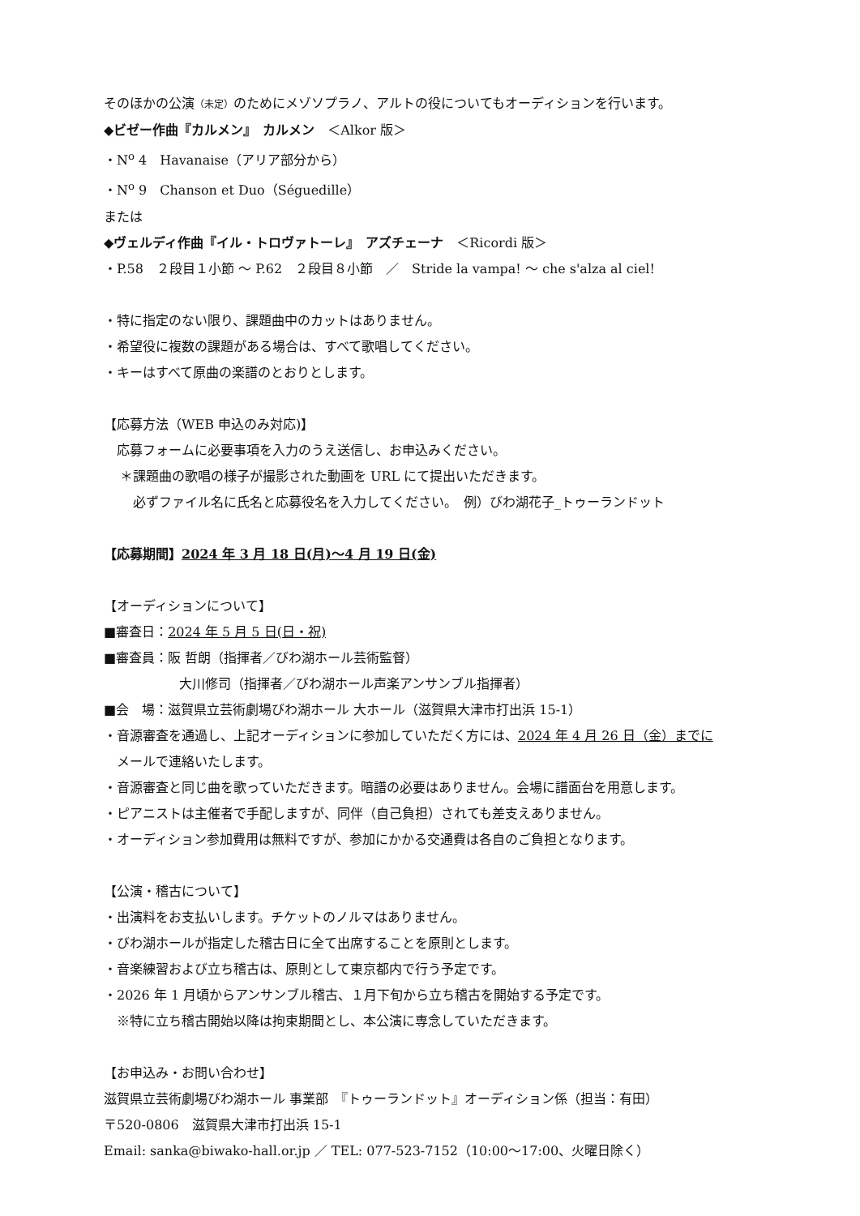そのほかの公演（未定）のためにメゾソプラノ、アルトの役についてもオーディションを行います。
◆ビゼー作曲『カルメン』　カルメン　＜Alkor 版＞
・N<sup>o</sup> 4　Havanaise（アリア部分から）
・N<sup>o</sup> 9　Chanson et Duo（Séguedille）
または
◆ヴェルディ作曲『イル・トロヴァトーレ』　アズチェーナ　＜Ricordi 版＞
・P.58　２段目１小節 ～ P.62　２段目８小節　／　Stride la vampa! ～ che s'alza al ciel!
・特に指定のない限り、課題曲中のカットはありません。
・希望役に複数の課題がある場合は、すべて歌唱してください。
・キーはすべて原曲の楽譜のとおりとします。
【応募方法（WEB 申込のみ対応)】
応募フォームに必要事項を入力のうえ送信し、お申込みください。
＊課題曲の歌唱の様子が撮影された動画を URL にて提出いただきます。
必ずファイル名に氏名と応募役名を入力してください。　例）びわ湖花子_トゥーランドット
【応募期間】2024 年 3 月 18 日(月)～4 月 19 日(金)
【オーディションについて】
■審査日：2024 年 5 月 5 日(日・祝)
■審査員：阪 哲朗（指揮者／びわ湖ホール芸術監督）
大川修司（指揮者／びわ湖ホール声楽アンサンブル指揮者）
■会　場：滋賀県立芸術劇場びわ湖ホール 大ホール（滋賀県大津市打出浜 15-1）
・音源審査を通過し、上記オーディションに参加していただく方には、2024 年 4 月 26 日（金）までに
メールで連絡いたします。
・音源審査と同じ曲を歌っていただきます。暗譜の必要はありません。会場に譜面台を用意します。
・ピアニストは主催者で手配しますが、同伴（自己負担）されても差支えありません。
・オーディション参加費用は無料ですが、参加にかかる交通費は各自のご負担となります。
【公演・稽古について】
・出演料をお支払いします。チケットのノルマはありません。
・びわ湖ホールが指定した稽古日に全て出席することを原則とします。
・音楽練習および立ち稽古は、原則として東京都内で行う予定です。
・2026 年 1 月頃からアンサンブル稽古、１月下旬から立ち稽古を開始する予定です。
※特に立ち稽古開始以降は拘束期間とし、本公演に専念していただきます。
【お申込み・お問い合わせ】
滋賀県立芸術劇場びわ湖ホール 事業部　『トゥーランドット』オーディション係（担当：有田）
〒520-0806　滋賀県大津市打出浜 15-1
Email: sanka@biwako-hall.or.jp ／ TEL: 077-523-7152（10:00～17:00、火曜日除く）